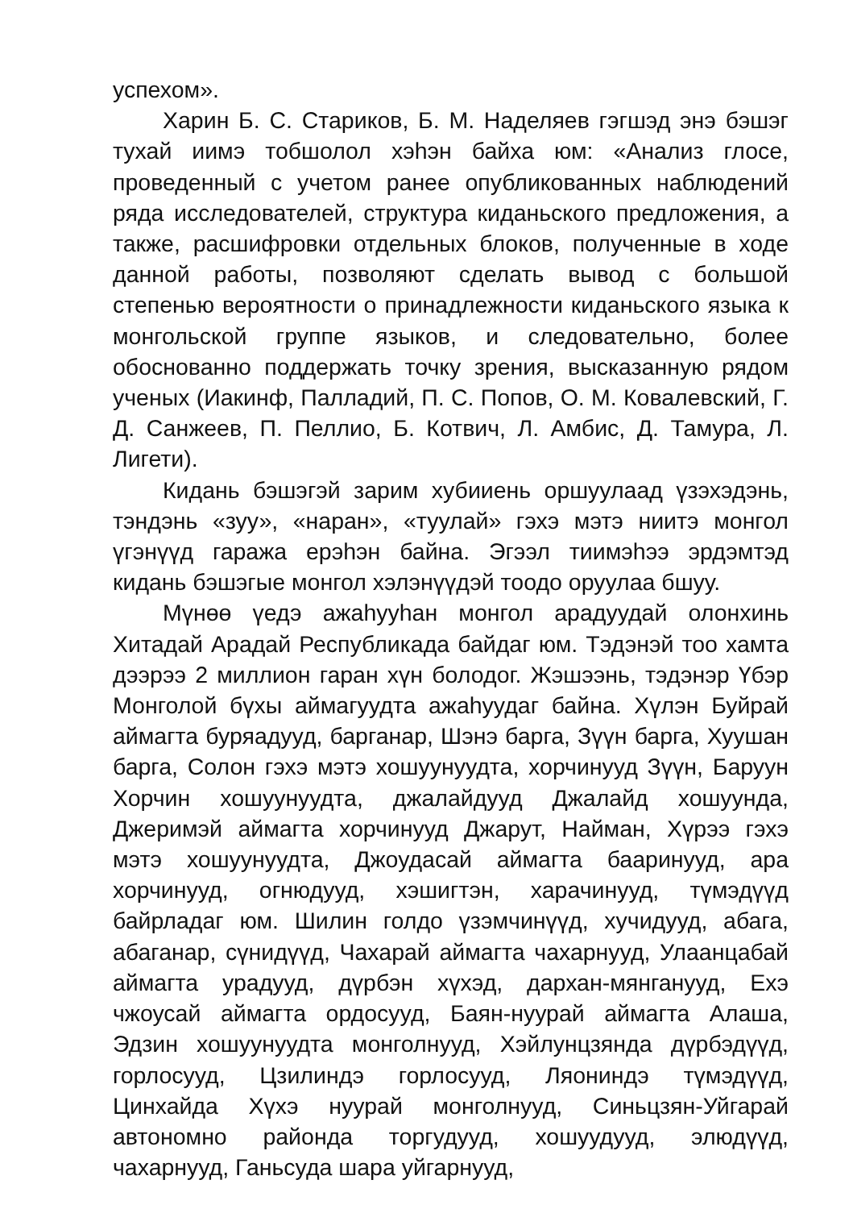успехом».
Харин Б. С. Стариков, Б. М. Наделяев гэгшэд энэ бэшэг тухай иимэ тобшолол хэһэн байха юм: «Анализ глосе, проведенный с учетом ранее опубликованных наблюдений ряда исследователей, структура киданьского предложения, а также, расшифровки отдельных блоков, полученные в ходе данной работы, позволяют сделать вывод с большой степенью вероятности о принадлежности киданьского языка к монгольской группе языков, и следовательно, более обоснованно поддержать точку зрения, высказанную рядом ученых (Иакинф, Палладий, П. С. Попов, О. М. Ковалевский, Г. Д. Санжеев, П. Пеллио, Б. Котвич, Л. Амбис, Д. Тамура, Л. Лигети).
Кидань бэшэгэй зарим хубииень оршуулаад үзэхэдэнь, тэндэнь «зуу», «наран», «туулай» гэхэ мэтэ ниитэ монгол үгэнүүд гаража ерэһэн байна. Эгээл тиимэһээ эрдэмтэд кидань бэшэгые монгол хэлэнүүдэй тоодо оруулаа бшуу.
Мүнөө үедэ ажаһууһан монгол арадуудай олонхинь Хитадай Арадай Республикада байдаг юм. Тэдэнэй тоо хамта дээрээ 2 миллион гаран хүн болодог. Жэшээнь, тэдэнэр Үбэр Монголой бүхы аймагуудта ажаһуудаг байна. Хүлэн Буйрай аймагта буряадууд, барганар, Шэнэ барга, Зүүн барга, Хуушан барга, Солон гэхэ мэтэ хошуунуудта, хорчинууд Зүүн, Баруун Хорчин хошуунуудта, джалайдууд Джалайд хошуунда, Джеримэй аймагта хорчинууд Джарут, Найман, Хүрээ гэхэ мэтэ хошуунуудта, Джоудасай аймагта бааринууд, ара хорчинууд, огнюдууд, хэшигтэн, харачинууд, түмэдүүд байрладаг юм. Шилин голдо үзэмчинүүд, хучидууд, абага, абаганар, сүнидүүд, Чахарай аймагта чахарнууд, Улаанцабай аймагта урадууд, дүрбэн хүхэд, дархан-мянганууд, Ехэ чжоусай аймагта ордосууд, Баян-нуурай аймагта Алаша, Эдзин хошуунуудта монголнууд, Хэйлунцзянда дүрбэдүүд, горлосууд, Цзилиндэ горлосууд, Ляониндэ түмэдүүд, Цинхайда Хүхэ нуурай монголнууд, Синьцзян-Уйгарай автономно районда торгудууд, хошуудууд, элюдүүд, чахарнууд, Ганьсуда шара уйгарнууд,